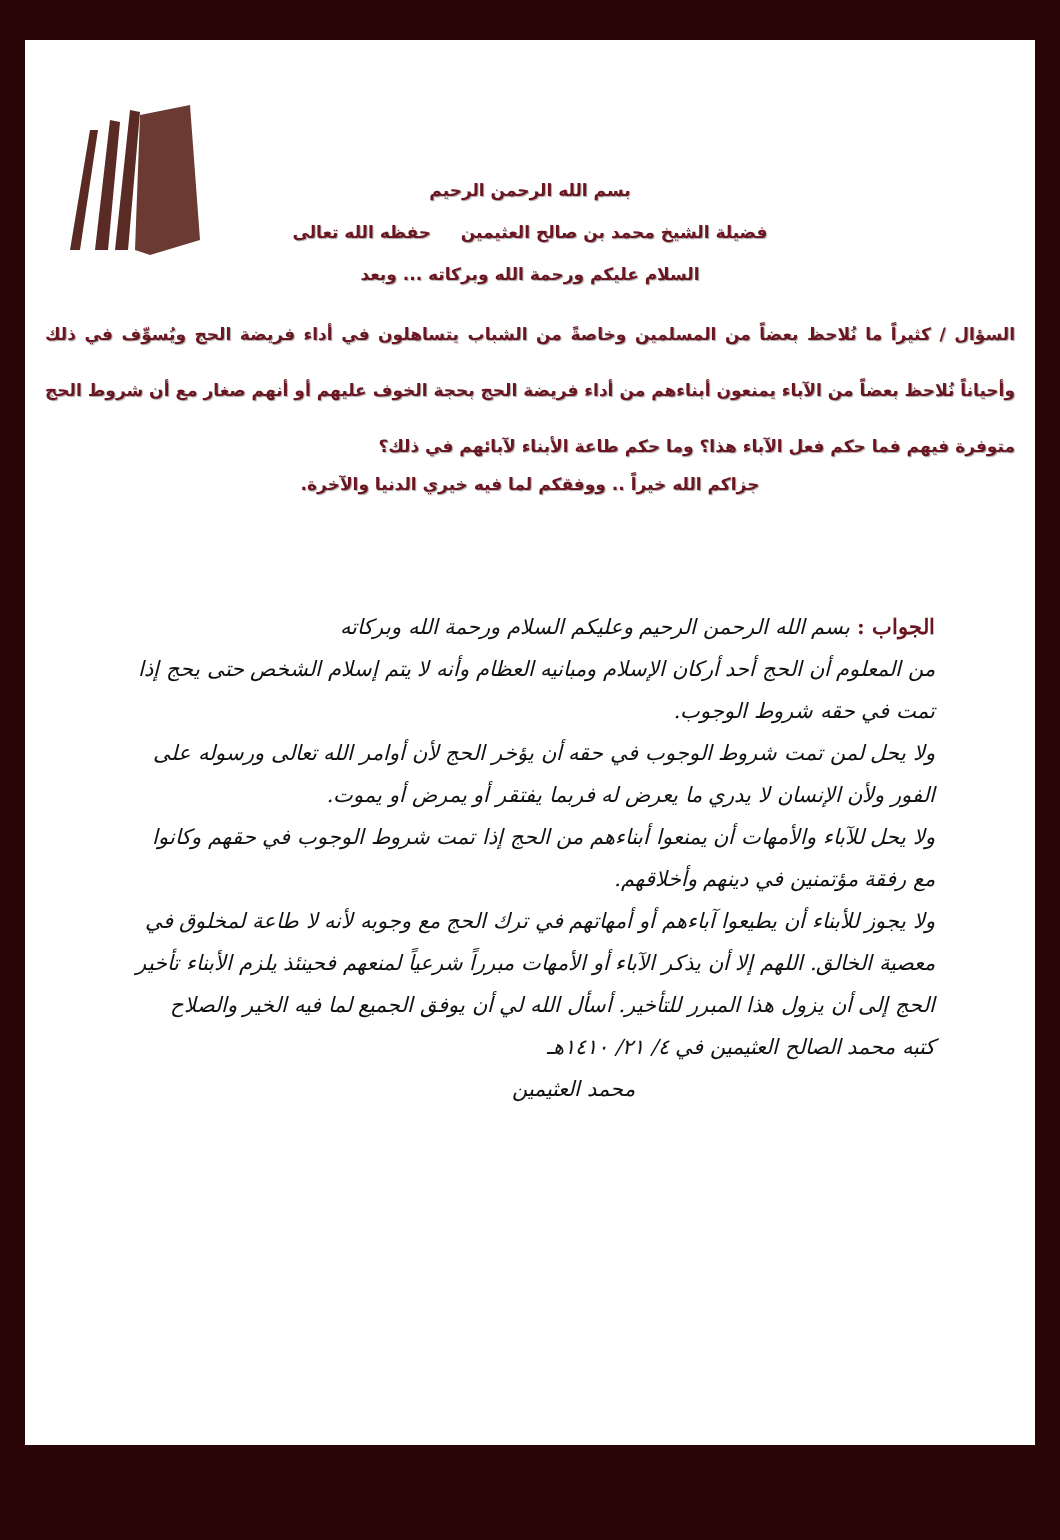بسم الله الرحمن الرحيم
فضيلة الشيخ محمد بن صالح العثيمين حفظه الله تعالى
السلام عليكم ورحمة الله وبركاته ... وبعد
السؤال / كثيراً ما نُلاحظ بعضاً من المسلمين وخاصةً من الشباب يتساهلون في أداء فريضة الحج ويُسوِّف في ذلك وأحياناً نُلاحظ بعضاً من الآباء يمنعون أبناءهم من أداء فريضة الحج بحجة الخوف عليهم أو أنهم صغار مع أن شروط الحج متوفرة فيهم فما حكم فعل الآباء هذا؟ وما حكم طاعة الأبناء لآبائهم في ذلك؟
جزاكم الله خيراً .. ووفقكم لما فيه خيري الدنيا والآخرة.
الجواب : بسم الله الرحمن الرحيم وعليكم السلام ورحمة الله وبركاته
من المعلوم أن الحج أحد أركان الإسلام ومبانيه العظام وأنه لا يتم إسلام الشخص حتى يحج إذا تمت في حقه شروط الوجوب.
ولا يحل لمن تمت شروط الوجوب في حقه أن يؤخر الحج لأن أوامر الله تعالى ورسوله على الفور ولأن الإنسان لا يدري ما يعرض له فربما يفتقر أو يمرض أو يموت.
ولا يحل للآباء والأمهات أن يمنعوا أبناءهم من الحج إذا تمت شروط الوجوب في حقهم وكانوا مع رفقة مؤتمنين في دينهم وأخلاقهم.
ولا يجوز للأبناء أن يطيعوا آباءهم أو أمهاتهم في ترك الحج مع وجوبه لأنه لا طاعة لمخلوق في معصية الخالق. اللهم إلا أن يذكر الآباء أو الأمهات مبرراً شرعياً لمنعهم فحينئذ يلزم الأبناء تأخير الحج إلى أن يزول هذا المبرر للتأخير. أسأل الله لي أن يوفق الجميع لما فيه الخير والصلاح
كتبه محمد الصالح العثيمين في ٤/ ٢١/ ١٤١٠هـ
محمد العثيمين